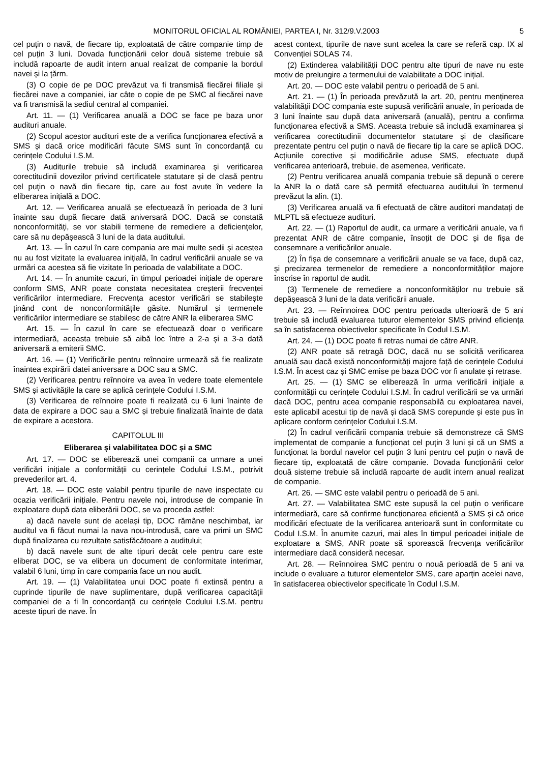MONITORUL OFICIAL AL ROMÂNIEI, PARTEA I, Nr. 312/9.V.2003 5
cel puțin o navă, de fiecare tip, exploatată de către companie timp de cel puțin 3 luni. Dovada funcționării celor două sisteme trebuie să includă rapoarte de audit intern anual realizat de companie la bordul navei și la țărm.
(3) O copie de pe DOC prevăzut va fi transmisă fiecărei filiale și fiecărei nave a companiei, iar câte o copie de pe SMC al fiecărei nave va fi transmisă la sediul central al companiei.
Art. 11. — (1) Verificarea anuală a DOC se face pe baza unor audituri anuale.
(2) Scopul acestor audituri este de a verifica funcționarea efectivă a SMS și dacă orice modificări făcute SMS sunt în concordanță cu cerințele Codului I.S.M.
(3) Auditurile trebuie să includă examinarea și verificarea corectitudinii dovezilor privind certificatele statutare și de clasă pentru cel puțin o navă din fiecare tip, care au fost avute în vedere la eliberarea inițială a DOC.
Art. 12. — Verificarea anuală se efectuează în perioada de 3 luni înainte sau după fiecare dată aniversară DOC. Dacă se constată nonconformități, se vor stabili termene de remediere a deficiențelor, care să nu depășească 3 luni de la data auditului.
Art. 13. — În cazul în care compania are mai multe sedii și acestea nu au fost vizitate la evaluarea inițială, în cadrul verificării anuale se va urmări ca acestea să fie vizitate în perioada de valabilitate a DOC.
Art. 14. — În anumite cazuri, în timpul perioadei inițiale de operare conform SMS, ANR poate constata necesitatea creșterii frecvenței verificărilor intermediare. Frecvența acestor verificări se stabilește ținând cont de nonconformitățile găsite. Numărul și termenele verificărilor intermediare se stabilesc de către ANR la eliberarea SMC
Art. 15. — În cazul în care se efectuează doar o verificare intermediară, aceasta trebuie să aibă loc între a 2-a și a 3-a dată aniversară a emiterii SMC.
Art. 16. — (1) Verificările pentru reînnoire urmează să fie realizate înaintea expirării datei aniversare a DOC sau a SMC.
(2) Verificarea pentru reînnoire va avea în vedere toate elementele SMS și activitățile la care se aplică cerințele Codului I.S.M.
(3) Verificarea de reînnoire poate fi realizată cu 6 luni înainte de data de expirare a DOC sau a SMC și trebuie finalizată înainte de data de expirare a acestora.
CAPITOLUL III
Eliberarea și valabilitatea DOC și a SMC
Art. 17. — DOC se eliberează unei companii ca urmare a unei verificări inițiale a conformității cu cerințele Codului I.S.M., potrivit prevederilor art. 4.
Art. 18. — DOC este valabil pentru tipurile de nave inspectate cu ocazia verificării inițiale. Pentru navele noi, introduse de companie în exploatare după data eliberării DOC, se va proceda astfel:
a) dacă navele sunt de același tip, DOC rămâne neschimbat, iar auditul va fi făcut numai la nava nou-introdusă, care va primi un SMC după finalizarea cu rezultate satisfăcătoare a auditului;
b) dacă navele sunt de alte tipuri decât cele pentru care este eliberat DOC, se va elibera un document de conformitate interimar, valabil 6 luni, timp în care compania face un nou audit.
Art. 19. — (1) Valabilitatea unui DOC poate fi extinsă pentru a cuprinde tipurile de nave suplimentare, după verificarea capacității companiei de a fi în concordanță cu cerințele Codului I.S.M. pentru aceste tipuri de nave. În
acest context, tipurile de nave sunt acelea la care se referă cap. IX al Convenției SOLAS 74.
(2) Extinderea valabilității DOC pentru alte tipuri de nave nu este motiv de prelungire a termenului de valabilitate a DOC inițial.
Art. 20. — DOC este valabil pentru o perioadă de 5 ani.
Art. 21. — (1) În perioada prevăzută la art. 20, pentru menținerea valabilității DOC compania este supusă verificării anuale, în perioada de 3 luni înainte sau după data aniversară (anuală), pentru a confirma funcționarea efectivă a SMS. Aceasta trebuie să includă examinarea și verificarea corectitudinii documentelor statutare și de clasificare prezentate pentru cel puțin o navă de fiecare tip la care se aplică DOC. Acțiunile corective și modificările aduse SMS, efectuate după verificarea anterioară, trebuie, de asemenea, verificate.
(2) Pentru verificarea anuală compania trebuie să depună o cerere la ANR la o dată care să permită efectuarea auditului în termenul prevăzut la alin. (1).
(3) Verificarea anuală va fi efectuată de către auditori mandatați de MLPTL să efectueze audituri.
Art. 22. — (1) Raportul de audit, ca urmare a verificării anuale, va fi prezentat ANR de către companie, însoțit de DOC și de fișa de consemnare a verificărilor anuale.
(2) În fișa de consemnare a verificării anuale se va face, după caz, și precizarea termenelor de remediere a nonconformităților majore înscrise în raportul de audit.
(3) Termenele de remediere a nonconformităților nu trebuie să depășească 3 luni de la data verificării anuale.
Art. 23. — Reînnoirea DOC pentru perioada ulterioară de 5 ani trebuie să includă evaluarea tuturor elementelor SMS privind eficiența sa în satisfacerea obiectivelor specificate în Codul I.S.M.
Art. 24. — (1) DOC poate fi retras numai de către ANR.
(2) ANR poate să retragă DOC, dacă nu se solicită verificarea anuală sau dacă există nonconformități majore față de cerințele Codului I.S.M. În acest caz și SMC emise pe baza DOC vor fi anulate și retrase.
Art. 25. — (1) SMC se eliberează în urma verificării inițiale a conformității cu cerințele Codului I.S.M. În cadrul verificării se va urmări dacă DOC, pentru acea companie responsabilă cu exploatarea navei, este aplicabil acestui tip de navă și dacă SMS corepunde și este pus în aplicare conform cerințelor Codului I.S.M.
(2) În cadrul verificării compania trebuie să demonstreze că SMS implementat de companie a funcționat cel puțin 3 luni și că un SMS a funcționat la bordul navelor cel puțin 3 luni pentru cel puțin o navă de fiecare tip, exploatată de către companie. Dovada funcționării celor două sisteme trebuie să includă rapoarte de audit intern anual realizat de companie.
Art. 26. — SMC este valabil pentru o perioadă de 5 ani.
Art. 27. — Valabilitatea SMC este supusă la cel puțin o verificare intermediară, care să confirme funcționarea eficientă a SMS și că orice modificări efectuate de la verificarea anterioară sunt în conformitate cu Codul I.S.M. În anumite cazuri, mai ales în timpul perioadei inițiale de exploatare a SMS, ANR poate să sporească frecvența verificărilor intermediare dacă consideră necesar.
Art. 28. — Reînnoirea SMC pentru o nouă perioadă de 5 ani va include o evaluare a tuturor elementelor SMS, care aparțin acelei nave, în satisfacerea obiectivelor specificate în Codul I.S.M.